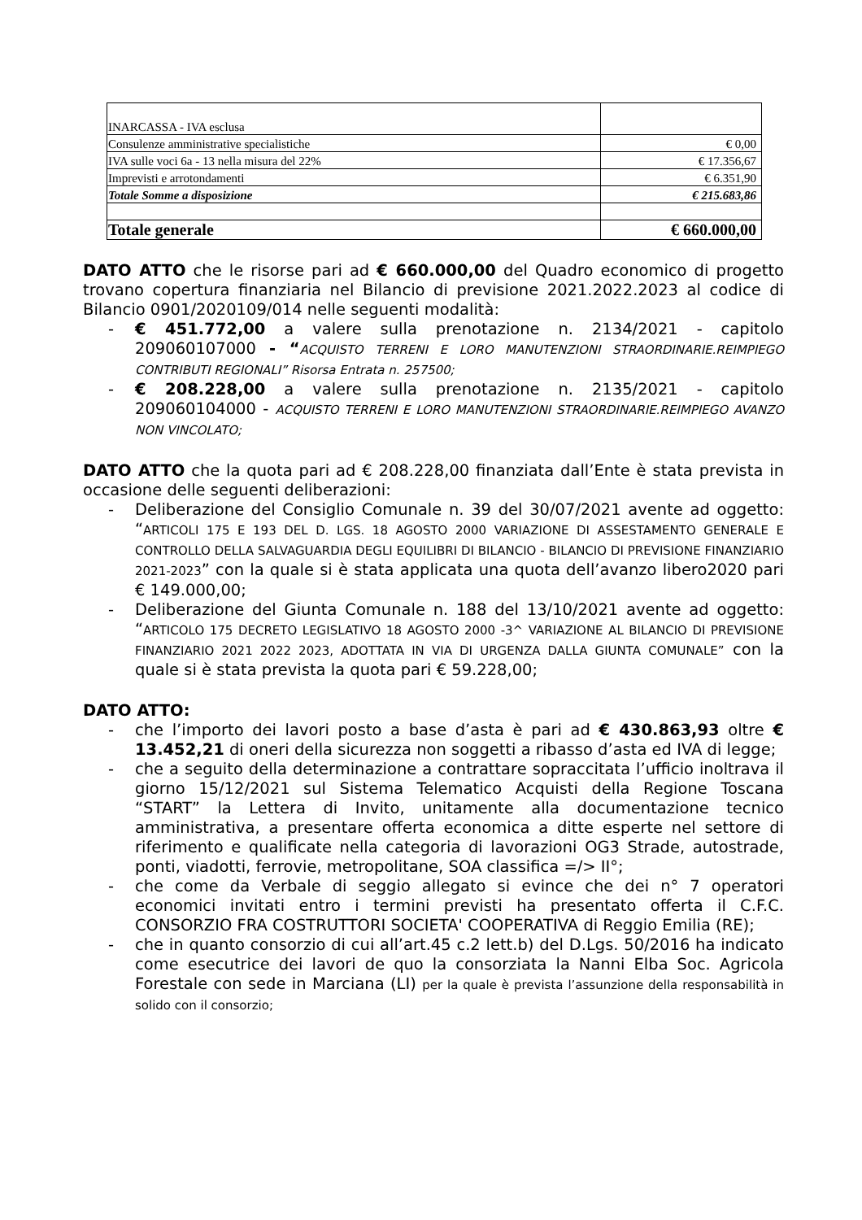| INARCASSA - IVA esclusa | |
| Consulenze amministrative specialistiche | € 0,00 |
| IVA sulle voci 6a - 13 nella misura del 22% | € 17.356,67 |
| Imprevisti e arrotondamenti | € 6.351,90 |
| Totale Somme a disposizione | € 215.683,86 |
| Totale generale | € 660.000,00 |
DATO ATTO che le risorse pari ad € 660.000,00 del Quadro economico di progetto trovano copertura finanziaria nel Bilancio di previsione 2021.2022.2023 al codice di Bilancio 0901/2020109/014 nelle seguenti modalità:
- € 451.772,00 a valere sulla prenotazione n. 2134/2021 - capitolo 209060107000 - “ACQUISTO TERRENI E LORO MANUTENZIONI STRAORDINARIE.REIMPIEGO CONTRIBUTI REGIONALI” Risorsa Entrata n. 257500;
- € 208.228,00 a valere sulla prenotazione n. 2135/2021 - capitolo 209060104000 - ACQUISTO TERRENI E LORO MANUTENZIONI STRAORDINARIE.REIMPIEGO AVANZO NON VINCOLATO;
DATO ATTO che la quota pari ad € 208.228,00 finanziata dall’Ente è stata prevista in occasione delle seguenti deliberazioni:
- Deliberazione del Consiglio Comunale n. 39 del 30/07/2021 avente ad oggetto: “ARTICOLI 175 E 193 DEL D. LGS. 18 AGOSTO 2000 VARIAZIONE DI ASSESTAMENTO GENERALE E CONTROLLO DELLA SALVAGUARDIA DEGLI EQUILIBRI DI BILANCIO - BILANCIO DI PREVISIONE FINANZIARIO 2021-2023” con la quale si è stata applicata una quota dell’avanzo libero2020 pari € 149.000,00;
- Deliberazione del Giunta Comunale n. 188 del 13/10/2021 avente ad oggetto: “ARTICOLO 175 DECRETO LEGISLATIVO 18 AGOSTO 2000 -3^ VARIAZIONE AL BILANCIO DI PREVISIONE FINANZIARIO 2021 2022 2023, ADOTTATA IN VIA DI URGENZA DALLA GIUNTA COMUNALE” con la quale si è stata prevista la quota pari € 59.228,00;
DATO ATTO:
- che l’importo dei lavori posto a base d’asta è pari ad € 430.863,93 oltre € 13.452,21 di oneri della sicurezza non soggetti a ribasso d’asta ed IVA di legge;
- che a seguito della determinazione a contrattare sopraccitata l’ufficio inoltrava il giorno 15/12/2021 sul Sistema Telematico Acquisti della Regione Toscana “START” la Lettera di Invito, unitamente alla documentazione tecnico amministrativa, a presentare offerta economica a ditte esperte nel settore di riferimento e qualificate nella categoria di lavorazioni OG3 Strade, autostrade, ponti, viadotti, ferrovie, metropolitane, SOA classifica =/> II°;
- che come da Verbale di seggio allegato si evince che dei n° 7 operatori economici invitati entro i termini previsti ha presentato offerta il C.F.C. CONSORZIO FRA COSTRUTTORI SOCIETA' COOPERATIVA di Reggio Emilia (RE);
- che in quanto consorzio di cui all’art.45 c.2 lett.b) del D.Lgs. 50/2016 ha indicato come esecutrice dei lavori de quo la consorziata la Nanni Elba Soc. Agricola Forestale con sede in Marciana (LI) per la quale è prevista l’assunzione della responsabilità in solido con il consorzio;